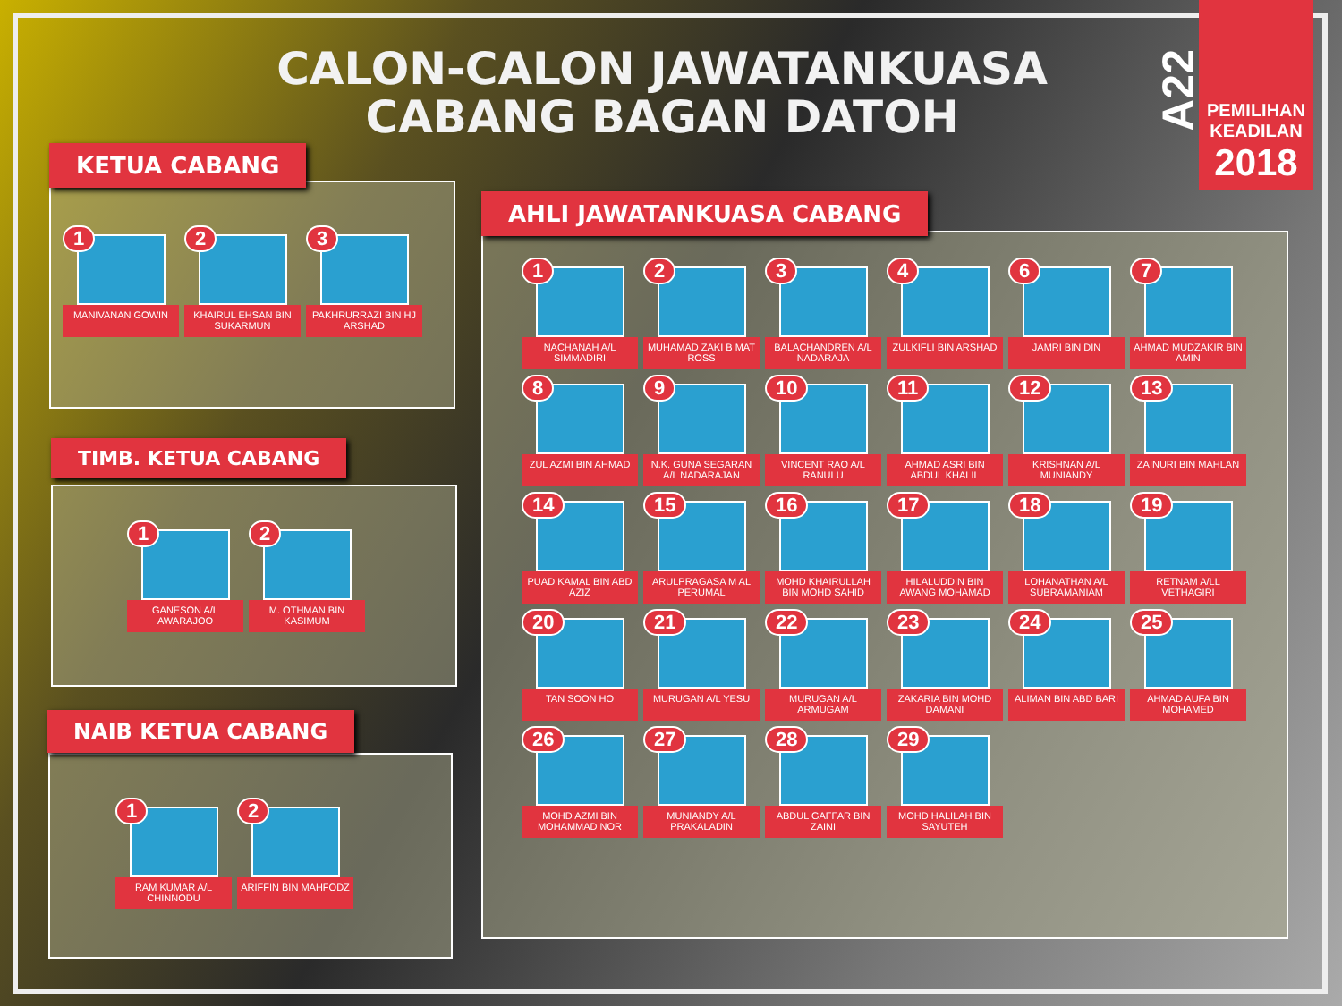CALON-CALON JAWATANKUASA
CABANG BAGAN DATOH
A22
PEMILIHAN
KEADILAN
2018
1
MANIVANAN GOWIN
2
KHAIRUL EHSAN BIN SUKARMUN
3
PAKHRURRAZI BIN HJ ARSHAD
KETUA CABANG
1
GANESON A/L AWARAJOO
2
M. OTHMAN BIN KASIMUM
TIMB. KETUA CABANG
1
RAM KUMAR A/L CHINNODU
2
ARIFFIN BIN MAHFODZ
NAIB KETUA CABANG
1
NACHANAH A/L SIMMADIRI
2
MUHAMAD ZAKI B MAT ROSS
3
BALACHANDREN A/L NADARAJA
4
ZULKIFLI BIN ARSHAD
6
JAMRI BIN DIN
7
AHMAD MUDZAKIR BIN AMIN
8
ZUL AZMI BIN AHMAD
9
N.K. GUNA SEGARAN A/L NADARAJAN
10
VINCENT RAO A/L RANULU
11
AHMAD ASRI BIN ABDUL KHALIL
12
KRISHNAN A/L MUNIANDY
13
ZAINURI BIN MAHLAN
14
PUAD KAMAL BIN ABD AZIZ
15
ARULPRAGASA M AL PERUMAL
16
MOHD KHAIRULLAH BIN MOHD SAHID
17
HILALUDDIN BIN AWANG MOHAMAD
18
LOHANATHAN A/L SUBRAMANIAM
19
RETNAM A/LL VETHAGIRI
20
TAN SOON HO
21
MURUGAN A/L YESU
22
MURUGAN A/L ARMUGAM
23
ZAKARIA BIN MOHD DAMANI
24
ALIMAN BIN ABD BARI
25
AHMAD AUFA BIN MOHAMED
26
MOHD AZMI BIN MOHAMMAD NOR
27
MUNIANDY A/L PRAKALADIN
28
ABDUL GAFFAR BIN ZAINI
29
MOHD HALILAH BIN SAYUTEH
AHLI JAWATANKUASA CABANG